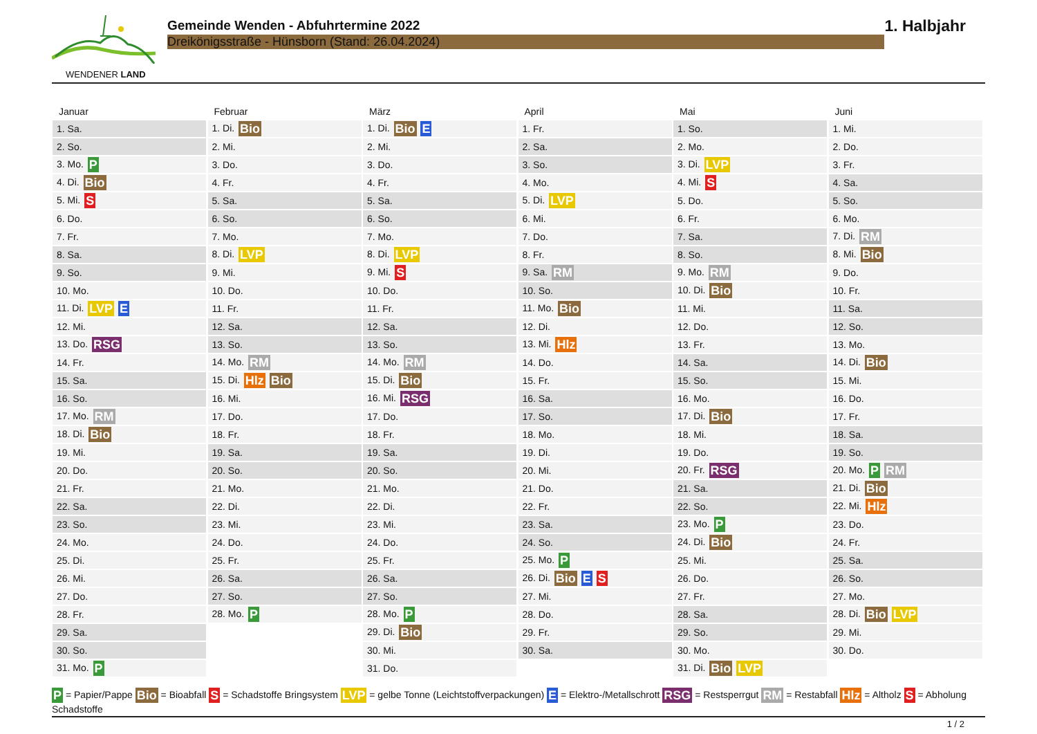WENDENER LAND
Gemeinde Wenden - Abfuhrtermine 2022
Dreikönigsstraße - Hünsborn (Stand: 26.04.2024)
1. Halbjahr
Januar
| 1. Sa. |
| 2. So. |
| 3. Mo. P |
| 4. Di. Bio |
| 5. Mi. S |
| 6. Do. |
| 7. Fr. |
| 8. Sa. |
| 9. So. |
| 10. Mo. |
| 11. Di. LVP E |
| 12. Mi. |
| 13. Do. RSG |
| 14. Fr. |
| 15. Sa. |
| 16. So. |
| 17. Mo. RM |
| 18. Di. Bio |
| 19. Mi. |
| 20. Do. |
| 21. Fr. |
| 22. Sa. |
| 23. So. |
| 24. Mo. |
| 25. Di. |
| 26. Mi. |
| 27. Do. |
| 28. Fr. |
| 29. Sa. |
| 30. So. |
| 31. Mo. P |
Februar
| 1. Di. Bio |
| 2. Mi. |
| 3. Do. |
| 4. Fr. |
| 5. Sa. |
| 6. So. |
| 7. Mo. |
| 8. Di. LVP |
| 9. Mi. |
| 10. Do. |
| 11. Fr. |
| 12. Sa. |
| 13. So. |
| 14. Mo. RM |
| 15. Di. Hlz Bio |
| 16. Mi. |
| 17. Do. |
| 18. Fr. |
| 19. Sa. |
| 20. So. |
| 21. Mo. |
| 22. Di. |
| 23. Mi. |
| 24. Do. |
| 25. Fr. |
| 26. Sa. |
| 27. So. |
| 28. Mo. P |
März
| 1. Di. Bio E |
| 2. Mi. |
| 3. Do. |
| 4. Fr. |
| 5. Sa. |
| 6. So. |
| 7. Mo. |
| 8. Di. LVP |
| 9. Mi. S |
| 10. Do. |
| 11. Fr. |
| 12. Sa. |
| 13. So. |
| 14. Mo. RM |
| 15. Di. Bio |
| 16. Mi. RSG |
| 17. Do. |
| 18. Fr. |
| 19. Sa. |
| 20. So. |
| 21. Mo. |
| 22. Di. |
| 23. Mi. |
| 24. Do. |
| 25. Fr. |
| 26. Sa. |
| 27. So. |
| 28. Mo. P |
| 29. Di. Bio |
| 30. Mi. |
| 31. Do. |
April
| 1. Fr. |
| 2. Sa. |
| 3. So. |
| 4. Mo. |
| 5. Di. LVP |
| 6. Mi. |
| 7. Do. |
| 8. Fr. |
| 9. Sa. RM |
| 10. So. |
| 11. Mo. Bio |
| 12. Di. |
| 13. Mi. Hlz |
| 14. Do. |
| 15. Fr. |
| 16. Sa. |
| 17. So. |
| 18. Mo. |
| 19. Di. |
| 20. Mi. |
| 21. Do. |
| 22. Fr. |
| 23. Sa. |
| 24. So. |
| 25. Mo. P |
| 26. Di. Bio E S |
| 27. Mi. |
| 28. Do. |
| 29. Fr. |
| 30. Sa. |
Mai
| 1. So. |
| 2. Mo. |
| 3. Di. LVP |
| 4. Mi. S |
| 5. Do. |
| 6. Fr. |
| 7. Sa. |
| 8. So. |
| 9. Mo. RM |
| 10. Di. Bio |
| 11. Mi. |
| 12. Do. |
| 13. Fr. |
| 14. Sa. |
| 15. So. |
| 16. Mo. |
| 17. Di. Bio |
| 18. Mi. |
| 19. Do. |
| 20. Fr. RSG |
| 21. Sa. |
| 22. So. |
| 23. Mo. P |
| 24. Di. Bio |
| 25. Mi. |
| 26. Do. |
| 27. Fr. |
| 28. Sa. |
| 29. So. |
| 30. Mo. |
| 31. Di. Bio LVP |
Juni
| 1. Mi. |
| 2. Do. |
| 3. Fr. |
| 4. Sa. |
| 5. So. |
| 6. Mo. |
| 7. Di. RM |
| 8. Mi. Bio |
| 9. Do. |
| 10. Fr. |
| 11. Sa. |
| 12. So. |
| 13. Mo. |
| 14. Di. Bio |
| 15. Mi. |
| 16. Do. |
| 17. Fr. |
| 18. Sa. |
| 19. So. |
| 20. Mo. P RM |
| 21. Di. Bio |
| 22. Mi. Hlz |
| 23. Do. |
| 24. Fr. |
| 25. Sa. |
| 26. So. |
| 27. Mo. |
| 28. Di. Bio LVP |
| 29. Mi. |
| 30. Do. |
P = Papier/Pappe Bio = Bioabfall S = Schadstoffe Bringsystem LVP = gelbe Tonne (Leichtstoffverpackungen) E = Elektro-/Metallschrott RSG = Restsperrgut RM = Restabfall Hlz = Altholz S = Abholung Schadstoffe
1 / 2